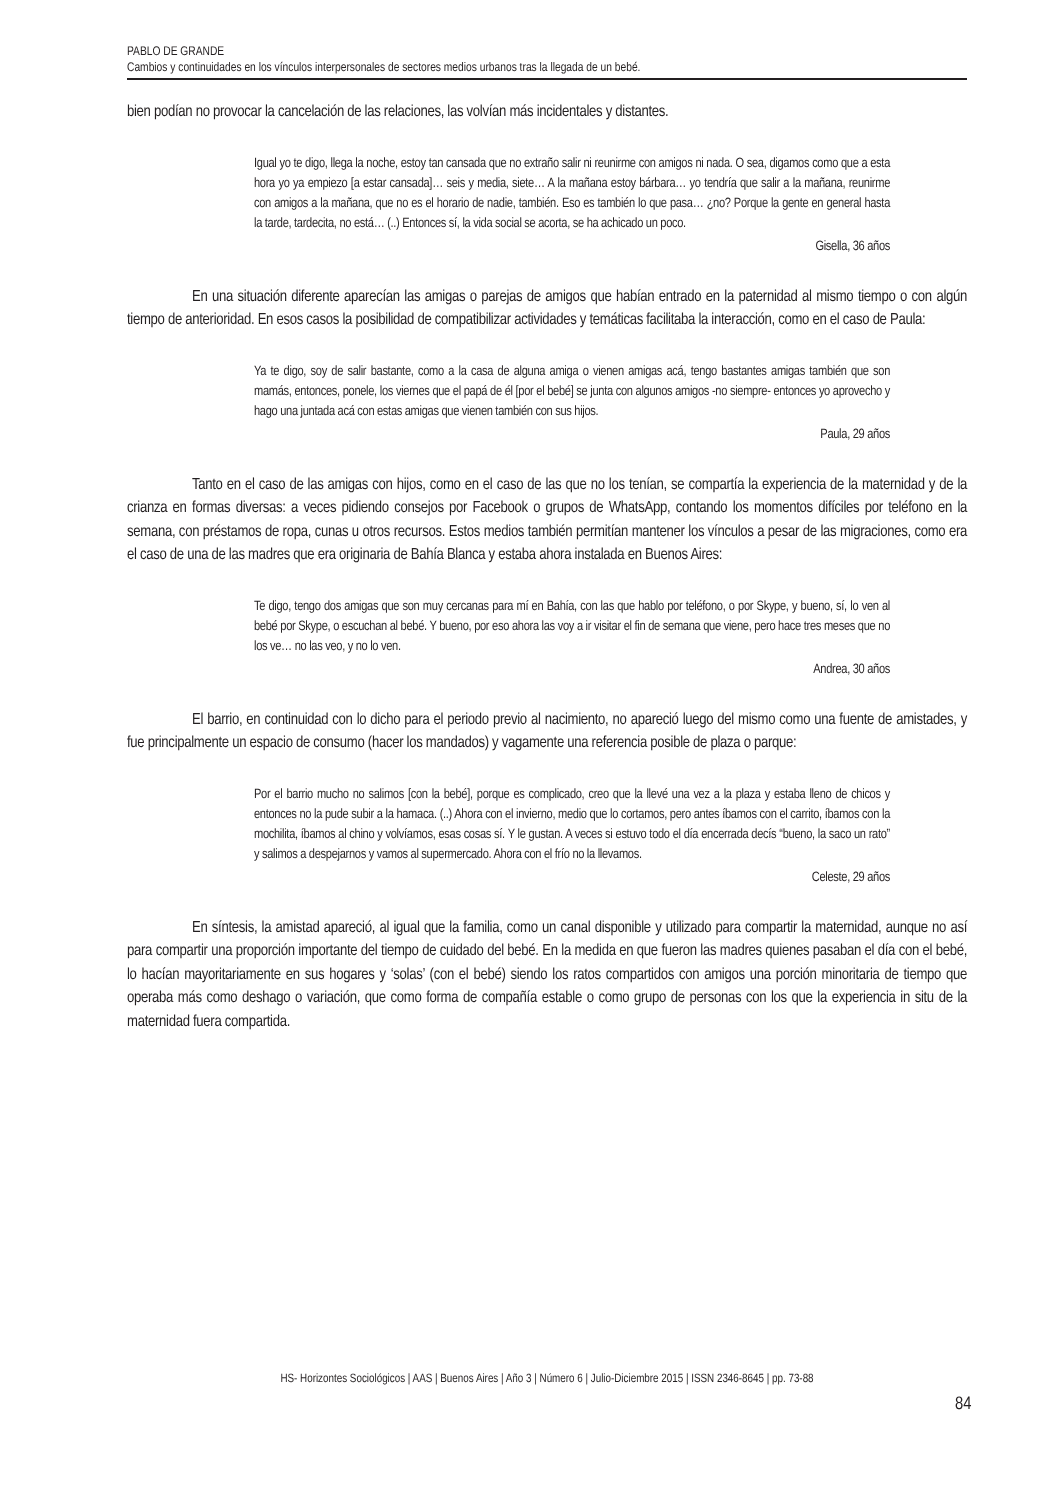PABLO DE GRANDE
Cambios y continuidades en los vínculos interpersonales de sectores medios urbanos tras la llegada de un bebé.
bien podían no provocar la cancelación de las relaciones, las volvían más incidentales y distantes.
Igual yo te digo, llega la noche, estoy tan cansada que no extraño salir ni reunirme con amigos ni nada. O sea, digamos como que a esta hora yo ya empiezo [a estar cansada]… seis y media, siete… A la mañana estoy bárbara… yo tendría que salir a la mañana, reunirme con amigos a la mañana, que no es el horario de nadie, también. Eso es también lo que pasa… ¿no? Porque la gente en general hasta la tarde, tardecita, no está… (..) Entonces sí, la vida social se acorta, se ha achicado un poco.
Gisella, 36 años
En una situación diferente aparecían las amigas o parejas de amigos que habían entrado en la paternidad al mismo tiempo o con algún tiempo de anterioridad. En esos casos la posibilidad de compatibilizar actividades y temáticas facilitaba la interacción, como en el caso de Paula:
Ya te digo, soy de salir bastante, como a la casa de alguna amiga o vienen amigas acá, tengo bastantes amigas también que son mamás, entonces, ponele, los viernes que el papá de él [por el bebé] se junta con algunos amigos -no siempre- entonces yo aprovecho y hago una juntada acá con estas amigas que vienen también con sus hijos.
Paula, 29 años
Tanto en el caso de las amigas con hijos, como en el caso de las que no los tenían, se compartía la experiencia de la maternidad y de la crianza en formas diversas: a veces pidiendo consejos por Facebook o grupos de WhatsApp, contando los momentos difíciles por teléfono en la semana, con préstamos de ropa, cunas u otros recursos. Estos medios también permitían mantener los vínculos a pesar de las migraciones, como era el caso de una de las madres que era originaria de Bahía Blanca y estaba ahora instalada en Buenos Aires:
Te digo, tengo dos amigas que son muy cercanas para mí en Bahía, con las que hablo por teléfono, o por Skype, y bueno, sí, lo ven al bebé por Skype, o escuchan al bebé. Y bueno, por eso ahora las voy a ir visitar el fin de semana que viene, pero hace tres meses que no los ve… no las veo, y no lo ven.
Andrea, 30 años
El barrio, en continuidad con lo dicho para el periodo previo al nacimiento, no apareció luego del mismo como una fuente de amistades, y fue principalmente un espacio de consumo (hacer los mandados) y vagamente una referencia posible de plaza o parque:
Por el barrio mucho no salimos [con la bebé], porque es complicado, creo que la llevé una vez a la plaza y estaba lleno de chicos y entonces no la pude subir a la hamaca. (..) Ahora con el invierno, medio que lo cortamos, pero antes íbamos con el carrito, íbamos con la mochilita, íbamos al chino y volvíamos, esas cosas sí. Y le gustan. A veces si estuvo todo el día encerrada decís “bueno, la saco un rato” y salimos a despejarnos y vamos al supermercado. Ahora con el frío no la llevamos.
Celeste, 29 años
En síntesis, la amistad apareció, al igual que la familia, como un canal disponible y utilizado para compartir la maternidad, aunque no así para compartir una proporción importante del tiempo de cuidado del bebé. En la medida en que fueron las madres quienes pasaban el día con el bebé, lo hacían mayoritariamente en sus hogares y ‘solas’ (con el bebé) siendo los ratos compartidos con amigos una porción minoritaria de tiempo que operaba más como deshago o variación, que como forma de compañía estable o como grupo de personas con los que la experiencia in situ de la maternidad fuera compartida.
HS- Horizontes Sociológicos | AAS | Buenos Aires | Año 3 | Número 6 | Julio-Diciembre 2015 | ISSN 2346-8645 | pp. 73-88
84